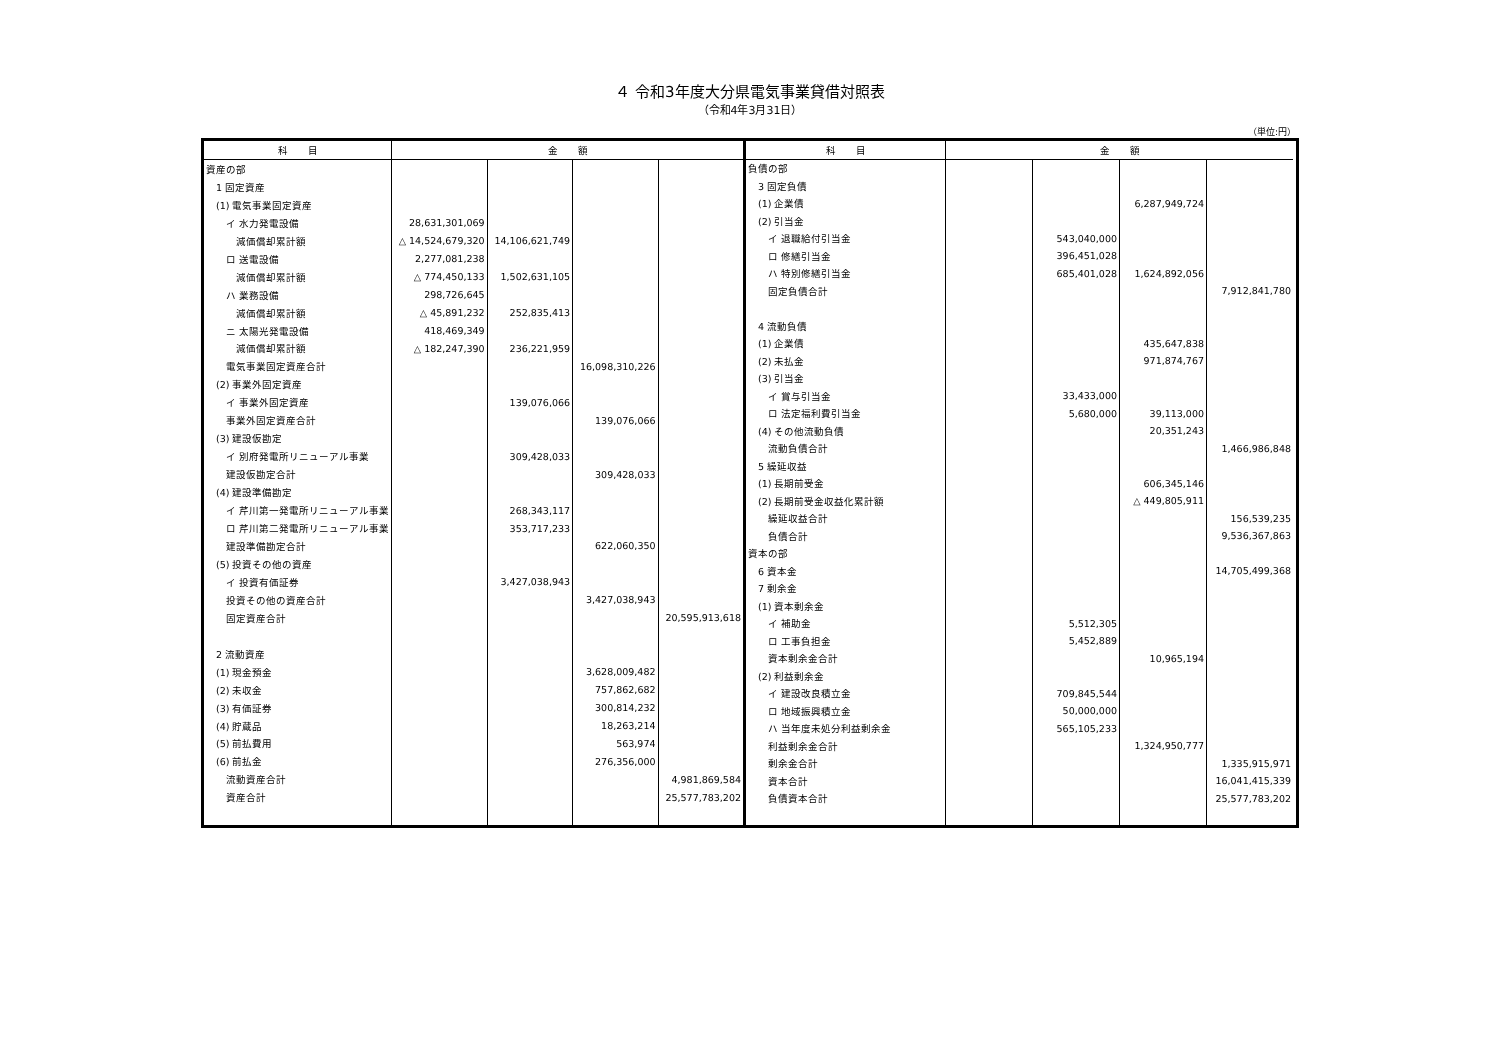４ 令和3年度大分県電気事業貸借対照表
（令和4年3月31日）
（単位:円）
| 科 目 | 金 額 | | | |
| --- | --- | --- | --- | --- |
| 資産の部 | | | | |
| 1 固定資産 | | | | |
| (1) 電気事業固定資産 | | | | |
| イ 水力発電設備 | 28,631,301,069 | | | |
| 減価償却累計額 | △ 14,524,679,320 | 14,106,621,749 | | |
| ロ 送電設備 | 2,277,081,238 | | | |
| 減価償却累計額 | △ 774,450,133 | 1,502,631,105 | | |
| ハ 業務設備 | 298,726,645 | | | |
| 減価償却累計額 | △ 45,891,232 | 252,835,413 | | |
| ニ 太陽光発電設備 | 418,469,349 | | | |
| 減価償却累計額 | △ 182,247,390 | 236,221,959 | | |
| 電気事業固定資産合計 | | | 16,098,310,226 | |
| (2) 事業外固定資産 | | | | |
| イ 事業外固定資産 | | 139,076,066 | | |
| 事業外固定資産合計 | | | 139,076,066 | |
| (3) 建設仮勘定 | | | | |
| イ 別府発電所リニューアル事業 | | 309,428,033 | | |
| 建設仮勘定合計 | | | 309,428,033 | |
| (4) 建設準備勘定 | | | | |
| イ 芹川第一発電所リニューアル事業 | | 268,343,117 | | |
| ロ 芹川第二発電所リニューアル事業 | | 353,717,233 | | |
| 建設準備勘定合計 | | | 622,060,350 | |
| (5) 投資その他の資産 | | | | |
| イ 投資有価証券 | | 3,427,038,943 | | |
| 投資その他の資産合計 | | | 3,427,038,943 | |
| 固定資産合計 | | | | 20,595,913,618 |
| 2 流動資産 | | | | |
| (1) 現金預金 | | | 3,628,009,482 | |
| (2) 未収金 | | | 757,862,682 | |
| (3) 有価証券 | | | 300,814,232 | |
| (4) 貯蔵品 | | | 18,263,214 | |
| (5) 前払費用 | | | 563,974 | |
| (6) 前払金 | | | 276,356,000 | |
| 流動資産合計 | | | | 4,981,869,584 |
| 資産合計 | | | | 25,577,783,202 |
| 科 目 | 金 額 | | | |
| --- | --- | --- | --- | --- |
| 負債の部 | | | | |
| 3 固定負債 | | | | |
| (1) 企業債 | | | 6,287,949,724 | |
| (2) 引当金 | | | | |
| イ 退職給付引当金 | | 543,040,000 | | |
| ロ 修繕引当金 | | 396,451,028 | | |
| ハ 特別修繕引当金 | | 685,401,028 | 1,624,892,056 | |
| 固定負債合計 | | | | 7,912,841,780 |
| 4 流動負債 | | | | |
| (1) 企業債 | | | 435,647,838 | |
| (2) 未払金 | | | 971,874,767 | |
| (3) 引当金 | | | | |
| イ 賞与引当金 | | 33,433,000 | | |
| ロ 法定福利費引当金 | | 5,680,000 | 39,113,000 | |
| (4) その他流動負債 | | | 20,351,243 | |
| 流動負債合計 | | | | 1,466,986,848 |
| 5 繰延収益 | | | | |
| (1) 長期前受金 | | | 606,345,146 | |
| (2) 長期前受金収益化累計額 | | | △ 449,805,911 | |
| 繰延収益合計 | | | | 156,539,235 |
| 負債合計 | | | | 9,536,367,863 |
| 資本の部 | | | | |
| 6 資本金 | | | | 14,705,499,368 |
| 7 剰余金 | | | | |
| (1) 資本剰余金 | | | | |
| イ 補助金 | | 5,512,305 | | |
| ロ 工事負担金 | | 5,452,889 | | |
| 資本剰余金合計 | | | 10,965,194 | |
| (2) 利益剰余金 | | | | |
| イ 建設改良積立金 | | 709,845,544 | | |
| ロ 地域振興積立金 | | 50,000,000 | | |
| ハ 当年度未処分利益剰余金 | | 565,105,233 | | |
| 利益剰余金合計 | | | 1,324,950,777 | |
| 剰余金合計 | | | | 1,335,915,971 |
| 資本合計 | | | | 16,041,415,339 |
| 負債資本合計 | | | | 25,577,783,202 |